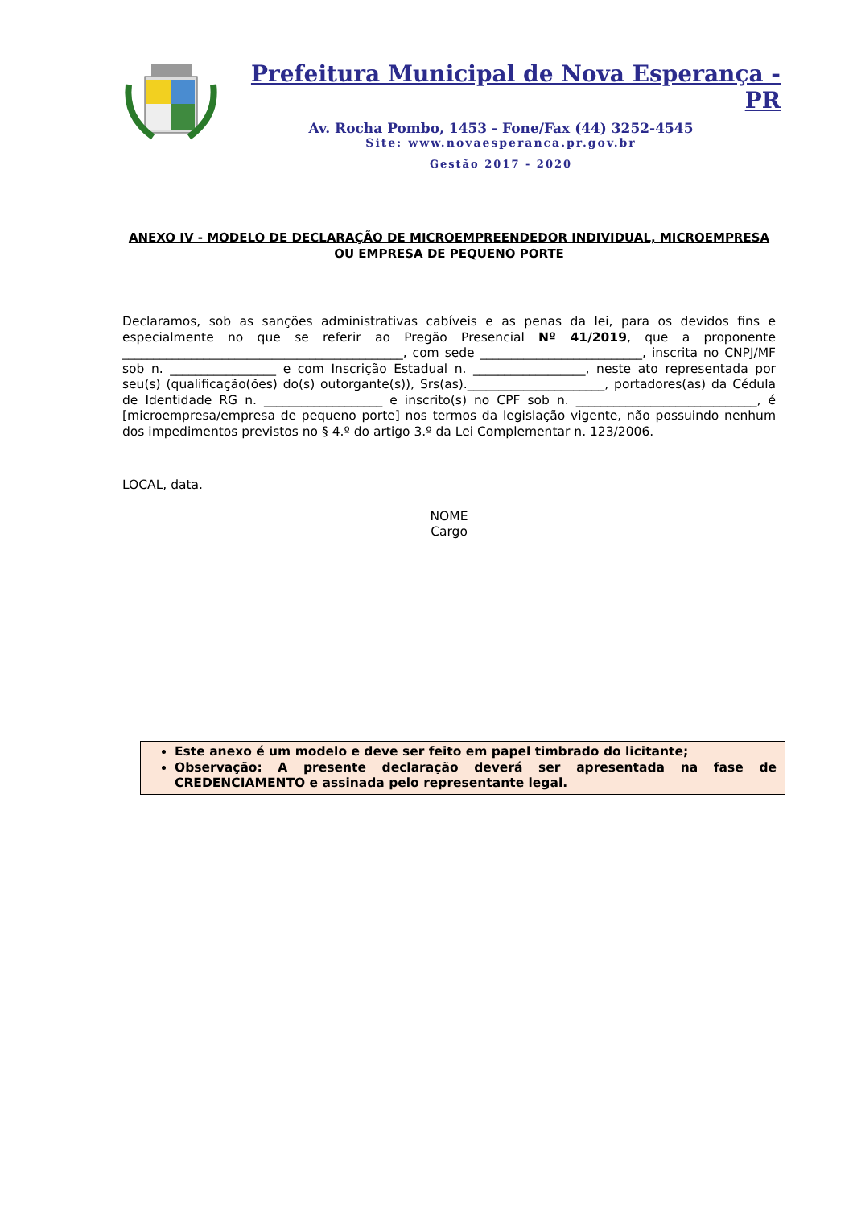Prefeitura Municipal de Nova Esperança - PR
Av. Rocha Pombo, 1453 - Fone/Fax (44) 3252-4545
Site: www.novaesperanca.pr.gov.br
Gestão 2017 - 2020
ANEXO IV - MODELO DE DECLARAÇÃO DE MICROEMPREENDEDOR INDIVIDUAL, MICROEMPRESA OU EMPRESA DE PEQUENO PORTE
Declaramos, sob as sanções administrativas cabíveis e as penas da lei, para os devidos fins e especialmente no que se referir ao Pregão Presencial Nº 41/2019, que a proponente _____________________________________________, com sede __________________________, inscrita no CNPJ/MF sob n. _________________ e com Inscrição Estadual n. __________________, neste ato representada por seu(s) (qualificação(ões) do(s) outorgante(s)), Srs(as).______________________, portadores(as) da Cédula de Identidade RG n. ___________________ e inscrito(s) no CPF sob n. _____________________________, é [microempresa/empresa de pequeno porte] nos termos da legislação vigente, não possuindo nenhum dos impedimentos previstos no § 4.º do artigo 3.º da Lei Complementar n. 123/2006.
LOCAL, data.
NOME
Cargo
Este anexo é um modelo e deve ser feito em papel timbrado do licitante;
Observação: A presente declaração deverá ser apresentada na fase de CREDENCIAMENTO e assinada pelo representante legal.